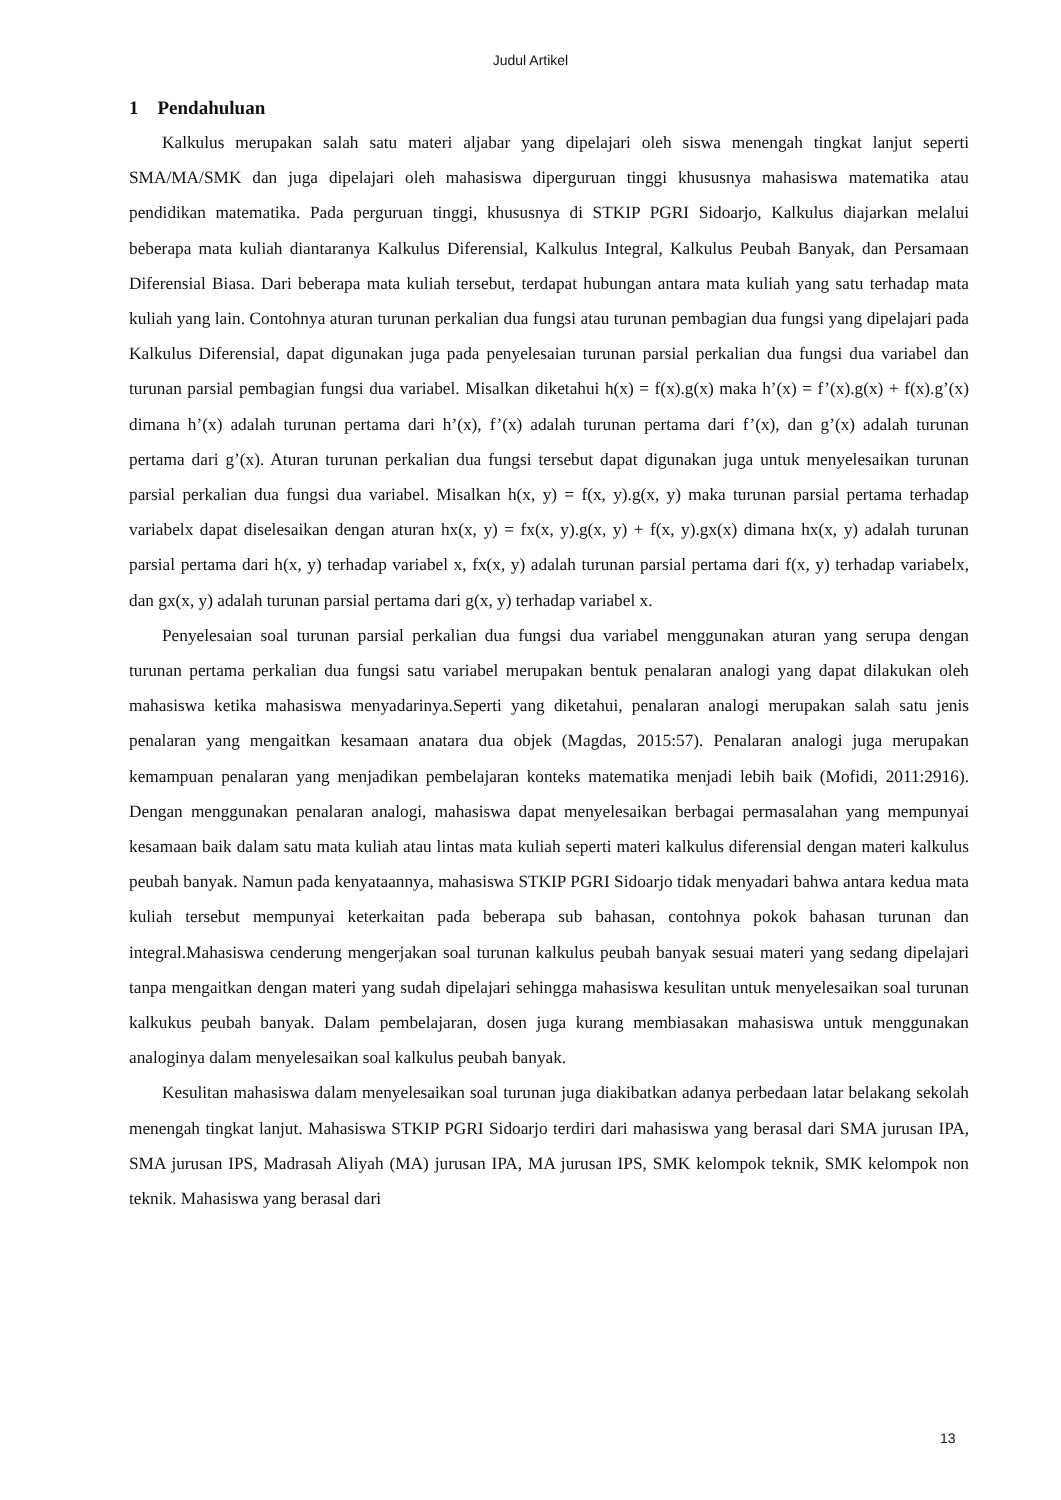Judul Artikel
1 Pendahuluan
Kalkulus merupakan salah satu materi aljabar yang dipelajari oleh siswa menengah tingkat lanjut seperti SMA/MA/SMK dan juga dipelajari oleh mahasiswa diperguruan tinggi khususnya mahasiswa matematika atau pendidikan matematika. Pada perguruan tinggi, khususnya di STKIP PGRI Sidoarjo, Kalkulus diajarkan melalui beberapa mata kuliah diantaranya Kalkulus Diferensial, Kalkulus Integral, Kalkulus Peubah Banyak, dan Persamaan Diferensial Biasa. Dari beberapa mata kuliah tersebut, terdapat hubungan antara mata kuliah yang satu terhadap mata kuliah yang lain. Contohnya aturan turunan perkalian dua fungsi atau turunan pembagian dua fungsi yang dipelajari pada Kalkulus Diferensial, dapat digunakan juga pada penyelesaian turunan parsial perkalian dua fungsi dua variabel dan turunan parsial pembagian fungsi dua variabel. Misalkan diketahui h(x) = f(x).g(x) maka h’(x) = f’(x).g(x) + f(x).g’(x) dimana h’(x) adalah turunan pertama dari h’(x), f’(x) adalah turunan pertama dari f’(x), dan g’(x) adalah turunan pertama dari g’(x). Aturan turunan perkalian dua fungsi tersebut dapat digunakan juga untuk menyelesaikan turunan parsial perkalian dua fungsi dua variabel. Misalkan h(x, y) = f(x, y).g(x, y) maka turunan parsial pertama terhadap variabelx dapat diselesaikan dengan aturan hx(x, y) = fx(x, y).g(x, y) + f(x, y).gx(x) dimana hx(x, y) adalah turunan parsial pertama dari h(x, y) terhadap variabel x, fx(x, y) adalah turunan parsial pertama dari f(x, y) terhadap variabelx, dan gx(x, y) adalah turunan parsial pertama dari g(x, y) terhadap variabel x.
Penyelesaian soal turunan parsial perkalian dua fungsi dua variabel menggunakan aturan yang serupa dengan turunan pertama perkalian dua fungsi satu variabel merupakan bentuk penalaran analogi yang dapat dilakukan oleh mahasiswa ketika mahasiswa menyadarinya.Seperti yang diketahui, penalaran analogi merupakan salah satu jenis penalaran yang mengaitkan kesamaan anatara dua objek (Magdas, 2015:57). Penalaran analogi juga merupakan kemampuan penalaran yang menjadikan pembelajaran konteks matematika menjadi lebih baik (Mofidi, 2011:2916). Dengan menggunakan penalaran analogi, mahasiswa dapat menyelesaikan berbagai permasalahan yang mempunyai kesamaan baik dalam satu mata kuliah atau lintas mata kuliah seperti materi kalkulus diferensial dengan materi kalkulus peubah banyak. Namun pada kenyataannya, mahasiswa STKIP PGRI Sidoarjo tidak menyadari bahwa antara kedua mata kuliah tersebut mempunyai keterkaitan pada beberapa sub bahasan, contohnya pokok bahasan turunan dan integral.Mahasiswa cenderung mengerjakan soal turunan kalkulus peubah banyak sesuai materi yang sedang dipelajari tanpa mengaitkan dengan materi yang sudah dipelajari sehingga mahasiswa kesulitan untuk menyelesaikan soal turunan kalkukus peubah banyak. Dalam pembelajaran, dosen juga kurang membiasakan mahasiswa untuk menggunakan analoginya dalam menyelesaikan soal kalkulus peubah banyak.
Kesulitan mahasiswa dalam menyelesaikan soal turunan juga diakibatkan adanya perbedaan latar belakang sekolah menengah tingkat lanjut. Mahasiswa STKIP PGRI Sidoarjo terdiri dari mahasiswa yang berasal dari SMA jurusan IPA, SMA jurusan IPS, Madrasah Aliyah (MA) jurusan IPA, MA jurusan IPS, SMK kelompok teknik, SMK kelompok non teknik. Mahasiswa yang berasal dari
13